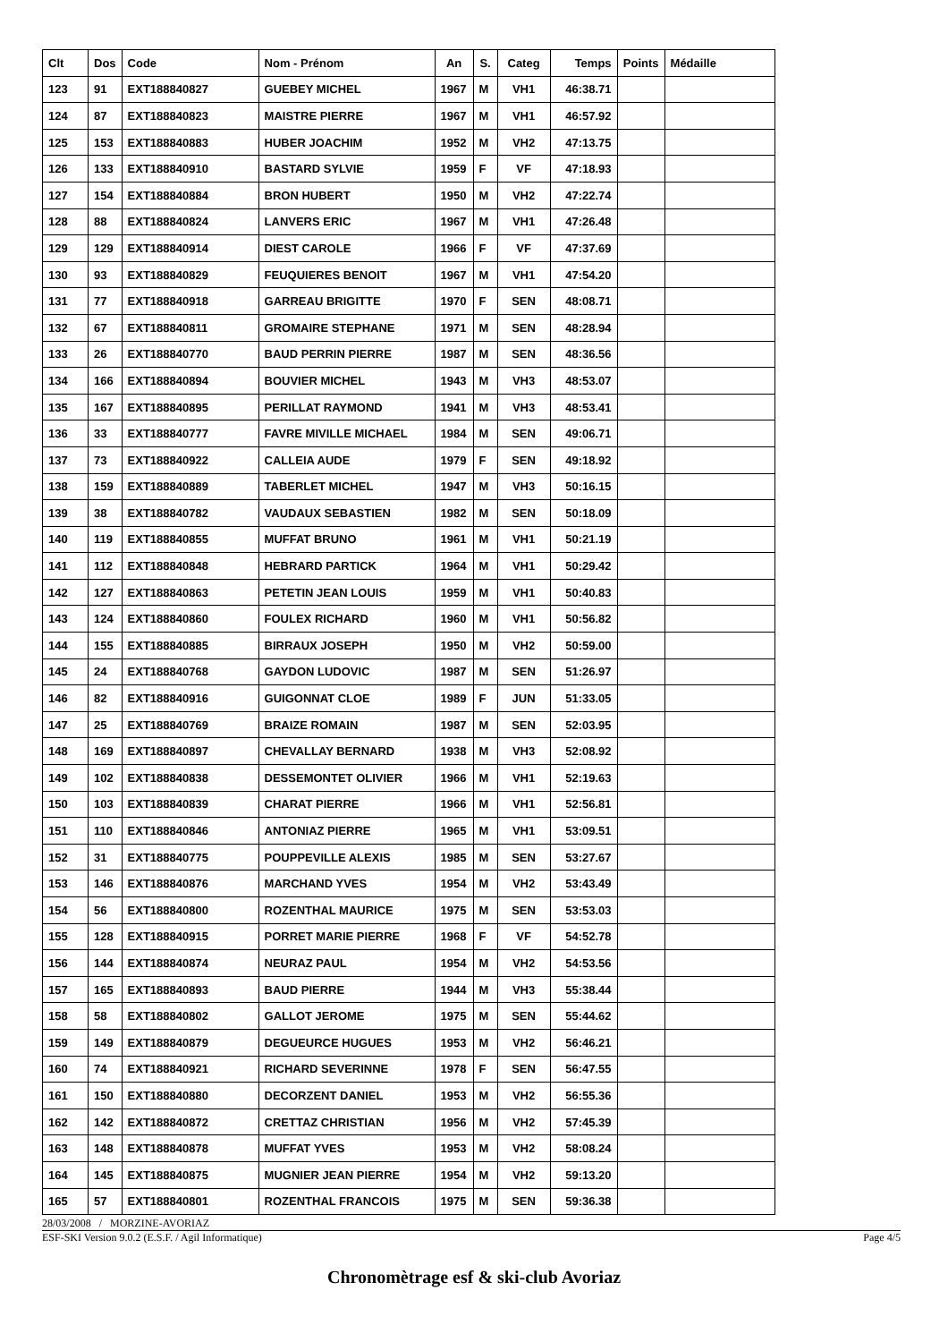| Clt | Dos | Code | Nom - Prénom | An | S. | Categ | Temps | Points | Médaille |
| --- | --- | --- | --- | --- | --- | --- | --- | --- | --- |
| 123 | 91 | EXT188840827 | GUEBEY MICHEL | 1967 | M | VH1 | 46:38.71 | | |
| 124 | 87 | EXT188840823 | MAISTRE PIERRE | 1967 | M | VH1 | 46:57.92 | | |
| 125 | 153 | EXT188840883 | HUBER JOACHIM | 1952 | M | VH2 | 47:13.75 | | |
| 126 | 133 | EXT188840910 | BASTARD SYLVIE | 1959 | F | VF | 47:18.93 | | |
| 127 | 154 | EXT188840884 | BRON HUBERT | 1950 | M | VH2 | 47:22.74 | | |
| 128 | 88 | EXT188840824 | LANVERS ERIC | 1967 | M | VH1 | 47:26.48 | | |
| 129 | 129 | EXT188840914 | DIEST CAROLE | 1966 | F | VF | 47:37.69 | | |
| 130 | 93 | EXT188840829 | FEUQUIERES BENOIT | 1967 | M | VH1 | 47:54.20 | | |
| 131 | 77 | EXT188840918 | GARREAU BRIGITTE | 1970 | F | SEN | 48:08.71 | | |
| 132 | 67 | EXT188840811 | GROMAIRE STEPHANE | 1971 | M | SEN | 48:28.94 | | |
| 133 | 26 | EXT188840770 | BAUD PERRIN PIERRE | 1987 | M | SEN | 48:36.56 | | |
| 134 | 166 | EXT188840894 | BOUVIER MICHEL | 1943 | M | VH3 | 48:53.07 | | |
| 135 | 167 | EXT188840895 | PERILLAT RAYMOND | 1941 | M | VH3 | 48:53.41 | | |
| 136 | 33 | EXT188840777 | FAVRE MIVILLE MICHAEL | 1984 | M | SEN | 49:06.71 | | |
| 137 | 73 | EXT188840922 | CALLEIA AUDE | 1979 | F | SEN | 49:18.92 | | |
| 138 | 159 | EXT188840889 | TABERLET MICHEL | 1947 | M | VH3 | 50:16.15 | | |
| 139 | 38 | EXT188840782 | VAUDAUX SEBASTIEN | 1982 | M | SEN | 50:18.09 | | |
| 140 | 119 | EXT188840855 | MUFFAT BRUNO | 1961 | M | VH1 | 50:21.19 | | |
| 141 | 112 | EXT188840848 | HEBRARD PARTICK | 1964 | M | VH1 | 50:29.42 | | |
| 142 | 127 | EXT188840863 | PETETIN JEAN LOUIS | 1959 | M | VH1 | 50:40.83 | | |
| 143 | 124 | EXT188840860 | FOULEX RICHARD | 1960 | M | VH1 | 50:56.82 | | |
| 144 | 155 | EXT188840885 | BIRRAUX JOSEPH | 1950 | M | VH2 | 50:59.00 | | |
| 145 | 24 | EXT188840768 | GAYDON LUDOVIC | 1987 | M | SEN | 51:26.97 | | |
| 146 | 82 | EXT188840916 | GUIGONNAT CLOE | 1989 | F | JUN | 51:33.05 | | |
| 147 | 25 | EXT188840769 | BRAIZE ROMAIN | 1987 | M | SEN | 52:03.95 | | |
| 148 | 169 | EXT188840897 | CHEVALLAY BERNARD | 1938 | M | VH3 | 52:08.92 | | |
| 149 | 102 | EXT188840838 | DESSEMONTET OLIVIER | 1966 | M | VH1 | 52:19.63 | | |
| 150 | 103 | EXT188840839 | CHARAT PIERRE | 1966 | M | VH1 | 52:56.81 | | |
| 151 | 110 | EXT188840846 | ANTONIAZ PIERRE | 1965 | M | VH1 | 53:09.51 | | |
| 152 | 31 | EXT188840775 | POUPPEVILLE ALEXIS | 1985 | M | SEN | 53:27.67 | | |
| 153 | 146 | EXT188840876 | MARCHAND YVES | 1954 | M | VH2 | 53:43.49 | | |
| 154 | 56 | EXT188840800 | ROZENTHAL MAURICE | 1975 | M | SEN | 53:53.03 | | |
| 155 | 128 | EXT188840915 | PORRET MARIE PIERRE | 1968 | F | VF | 54:52.78 | | |
| 156 | 144 | EXT188840874 | NEURAZ PAUL | 1954 | M | VH2 | 54:53.56 | | |
| 157 | 165 | EXT188840893 | BAUD PIERRE | 1944 | M | VH3 | 55:38.44 | | |
| 158 | 58 | EXT188840802 | GALLOT JEROME | 1975 | M | SEN | 55:44.62 | | |
| 159 | 149 | EXT188840879 | DEGUEURCE HUGUES | 1953 | M | VH2 | 56:46.21 | | |
| 160 | 74 | EXT188840921 | RICHARD SEVERINNE | 1978 | F | SEN | 56:47.55 | | |
| 161 | 150 | EXT188840880 | DECORZENT DANIEL | 1953 | M | VH2 | 56:55.36 | | |
| 162 | 142 | EXT188840872 | CRETTAZ CHRISTIAN | 1956 | M | VH2 | 57:45.39 | | |
| 163 | 148 | EXT188840878 | MUFFAT YVES | 1953 | M | VH2 | 58:08.24 | | |
| 164 | 145 | EXT188840875 | MUGNIER JEAN PIERRE | 1954 | M | VH2 | 59:13.20 | | |
| 165 | 57 | EXT188840801 | ROZENTHAL FRANCOIS | 1975 | M | SEN | 59:36.38 | | |
28/03/2008 / MORZINE-AVORIAZ
ESF-SKI Version 9.0.2 (E.S.F. / Agil Informatique) Page 4/5
Chronomètrage esf & ski-club Avoriaz